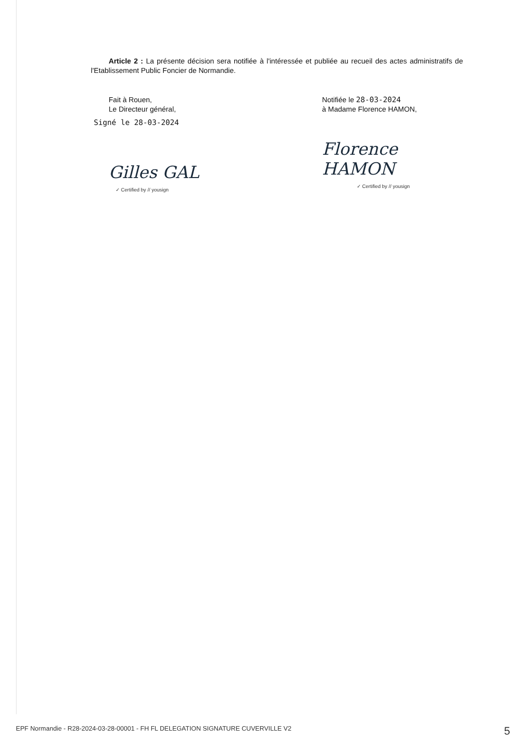Article 2 : La présente décision sera notifiée à l'intéressée et publiée au recueil des actes administratifs de l'Etablissement Public Foncier de Normandie.
Fait à Rouen,
Le Directeur général,
Signé le 28-03-2024
Gilles GAL
✓ Certified by // yousign
Notifiée le 28-03-2024
à Madame Florence HAMON,
Florence HAMON
✓ Certified by // yousign
EPF Normandie - R28-2024-03-28-00001 - FH FL DELEGATION SIGNATURE CUVERVILLE V2 5